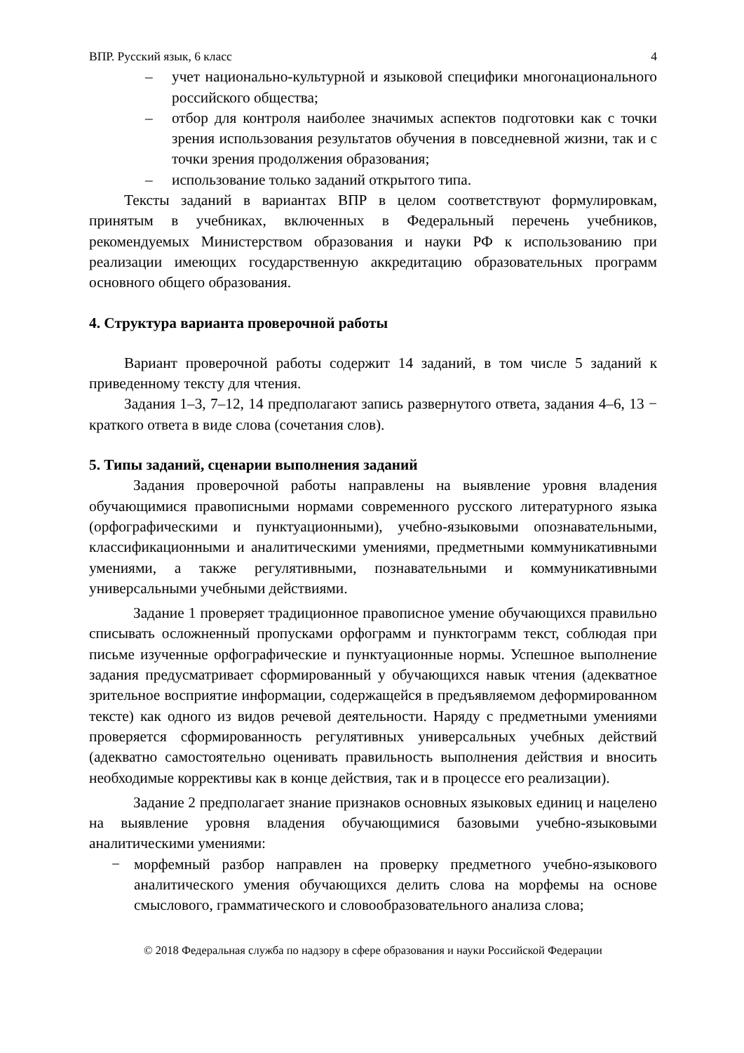ВПР. Русский язык, 6 класс 4
– учет национально-культурной и языковой специфики многонационального российского общества;
– отбор для контроля наиболее значимых аспектов подготовки как с точки зрения использования результатов обучения в повседневной жизни, так и с точки зрения продолжения образования;
– использование только заданий открытого типа.
Тексты заданий в вариантах ВПР в целом соответствуют формулировкам, принятым в учебниках, включенных в Федеральный перечень учебников, рекомендуемых Министерством образования и науки РФ к использованию при реализации имеющих государственную аккредитацию образовательных программ основного общего образования.
4. Структура варианта проверочной работы
Вариант проверочной работы содержит 14 заданий, в том числе 5 заданий к приведенному тексту для чтения.
Задания 1–3, 7–12, 14 предполагают запись развернутого ответа, задания 4–6, 13 − краткого ответа в виде слова (сочетания слов).
5. Типы заданий, сценарии выполнения заданий
Задания проверочной работы направлены на выявление уровня владения обучающимися правописными нормами современного русского литературного языка (орфографическими и пунктуационными), учебно-языковыми опознавательными, классификационными и аналитическими умениями, предметными коммуникативными умениями, а также регулятивными, познавательными и коммуникативными универсальными учебными действиями.
Задание 1 проверяет традиционное правописное умение обучающихся правильно списывать осложненный пропусками орфограмм и пунктограмм текст, соблюдая при письме изученные орфографические и пунктуационные нормы. Успешное выполнение задания предусматривает сформированный у обучающихся навык чтения (адекватное зрительное восприятие информации, содержащейся в предъявляемом деформированном тексте) как одного из видов речевой деятельности. Наряду с предметными умениями проверяется сформированность регулятивных универсальных учебных действий (адекватно самостоятельно оценивать правильность выполнения действия и вносить необходимые коррективы как в конце действия, так и в процессе его реализации).
Задание 2 предполагает знание признаков основных языковых единиц и нацелено на выявление уровня владения обучающимися базовыми учебно-языковыми аналитическими умениями:
− морфемный разбор направлен на проверку предметного учебно-языкового аналитического умения обучающихся делить слова на морфемы на основе смыслового, грамматического и словообразовательного анализа слова;
© 2018 Федеральная служба по надзору в сфере образования и науки Российской Федерации